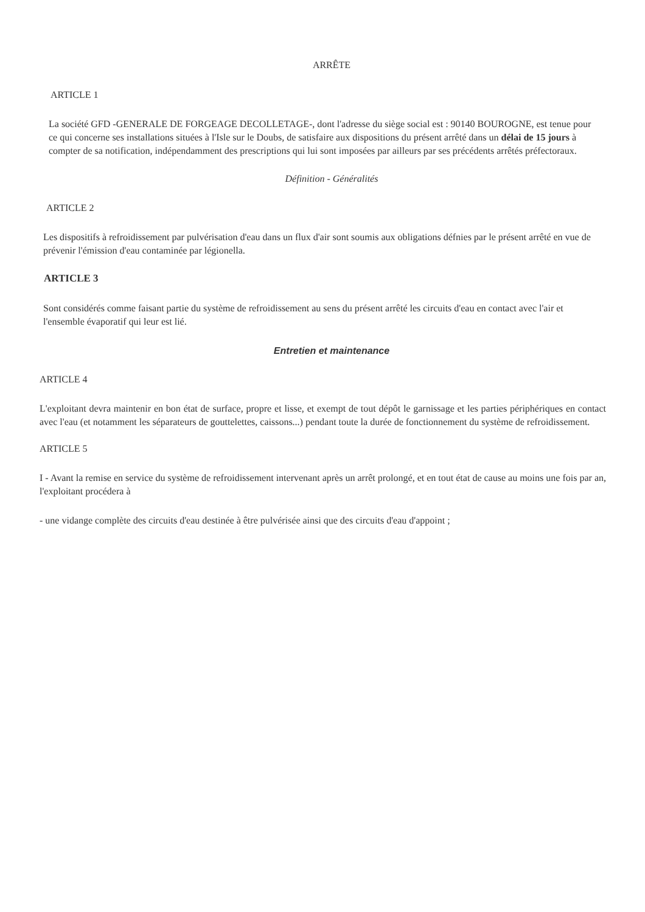ARRÊTE
ARTICLE 1
La société GFD -GENERALE DE FORGEAGE DECOLLETAGE-, dont l'adresse du siège social est : 90140 BOUROGNE, est tenue pour ce qui concerne ses installations situées à l'Isle sur le Doubs, de satisfaire aux dispositions du présent arrêté dans un délai de 15 jours à compter de sa notification, indépendamment des prescriptions qui lui sont imposées par ailleurs par ses précédents arrêtés préfectoraux.
Définition - Généralités
ARTICLE 2
Les dispositifs à refroidissement par pulvérisation d'eau dans un flux d'air sont soumis aux obligations défnies par le présent arrêté en vue de prévenir l'émission d'eau contaminée par légionella.
ARTICLE 3
Sont considérés comme faisant partie du système de refroidissement au sens du présent arrêté les circuits d'eau en contact avec l'air et l'ensemble évaporatif qui leur est lié.
Entretien et maintenance
ARTICLE 4
L'exploitant devra maintenir en bon état de surface, propre et lisse, et exempt de tout dépôt le garnissage et les parties périphériques en contact avec l'eau (et notamment les séparateurs de gouttelettes, caissons...) pendant toute la durée de fonctionnement du système de refroidissement.
ARTICLE 5
I - Avant la remise en service du système de refroidissement intervenant après un arrêt prolongé, et en tout état de cause au moins une fois par an, l'exploitant procédera à
- une vidange complète des circuits d'eau destinée à être pulvérisée ainsi que des circuits d'eau d'appoint ;